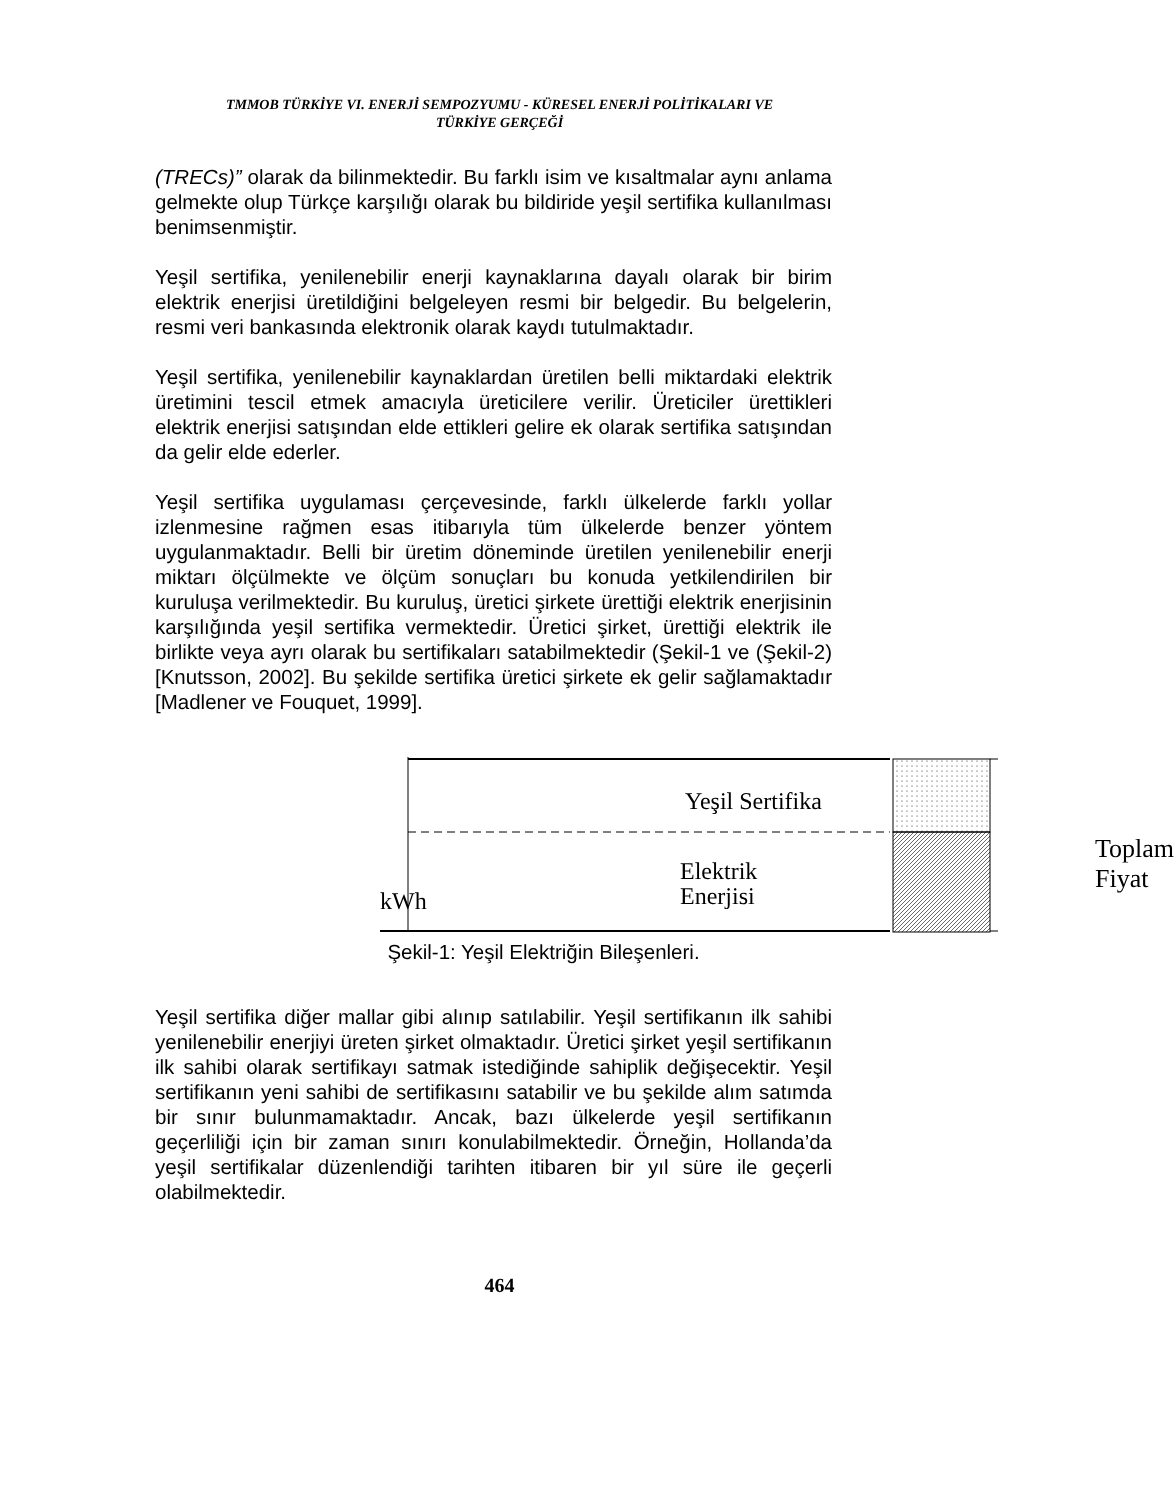TMMOB TÜRKİYE VI. ENERJİ SEMPOZYUMU - KÜRESEL ENERJİ POLİTİKALARI VE
TÜRKİYE GERÇEĞİ
(TRECs)” olarak da bilinmektedir. Bu farklı isim ve kısaltmalar aynı anlama gelmekte olup Türkçe karşılığı olarak bu bildiride yeşil sertifika kullanılması benimsenmiştir.
Yeşil sertifika, yenilenebilir enerji kaynaklarına dayalı olarak bir birim elektrik enerjisi üretildiğini belgeleyen resmi bir belgedir. Bu belgelerin, resmi veri bankasında elektronik olarak kaydı tutulmaktadır.
Yeşil sertifika, yenilenebilir kaynaklardan üretilen belli miktardaki elektrik üretimini tescil etmek amacıyla üreticilere verilir. Üreticiler ürettikleri elektrik enerjisi satışından elde ettikleri gelire ek olarak sertifika satışından da gelir elde ederler.
Yeşil sertifika uygulaması çerçevesinde, farklı ülkelerde farklı yollar izlenmesine rağmen esas itibarıyla tüm ülkelerde benzer yöntem uygulanmaktadır. Belli bir üretim döneminde üretilen yenilenebilir enerji miktarı ölçülmekte ve ölçüm sonuçları bu konuda yetkilendirilen bir kuruluşa verilmektedir. Bu kuruluş, üretici şirkete ürettiği elektrik enerjisinin karşılığında yeşil sertifika vermektedir. Üretici şirket, ürettiği elektrik ile birlikte veya ayrı olarak bu sertifikaları satabilmektedir (Şekil-1 ve (Şekil-2) [Knutsson, 2002]. Bu şekilde sertifika üretici şirkete ek gelir sağlamaktadır [Madlener ve Fouquet, 1999].
Yeşil Sertifika
Elektrik Enerjisi
kWh
Toplam
Fiyat
Şekil-1: Yeşil Elektriğin Bileşenleri.
Yeşil sertifika diğer mallar gibi alınıp satılabilir. Yeşil sertifikanın ilk sahibi yenilenebilir enerjiyi üreten şirket olmaktadır. Üretici şirket yeşil sertifikanın ilk sahibi olarak sertifikayı satmak istediğinde sahiplik değişecektir. Yeşil sertifikanın yeni sahibi de sertifikasını satabilir ve bu şekilde alım satımda bir sınır bulunmamaktadır. Ancak, bazı ülkelerde yeşil sertifikanın geçerliliği için bir zaman sınırı konulabilmektedir. Örneğin, Hollanda’da yeşil sertifikalar düzenlendiği tarihten itibaren bir yıl süre ile geçerli olabilmektedir.
464